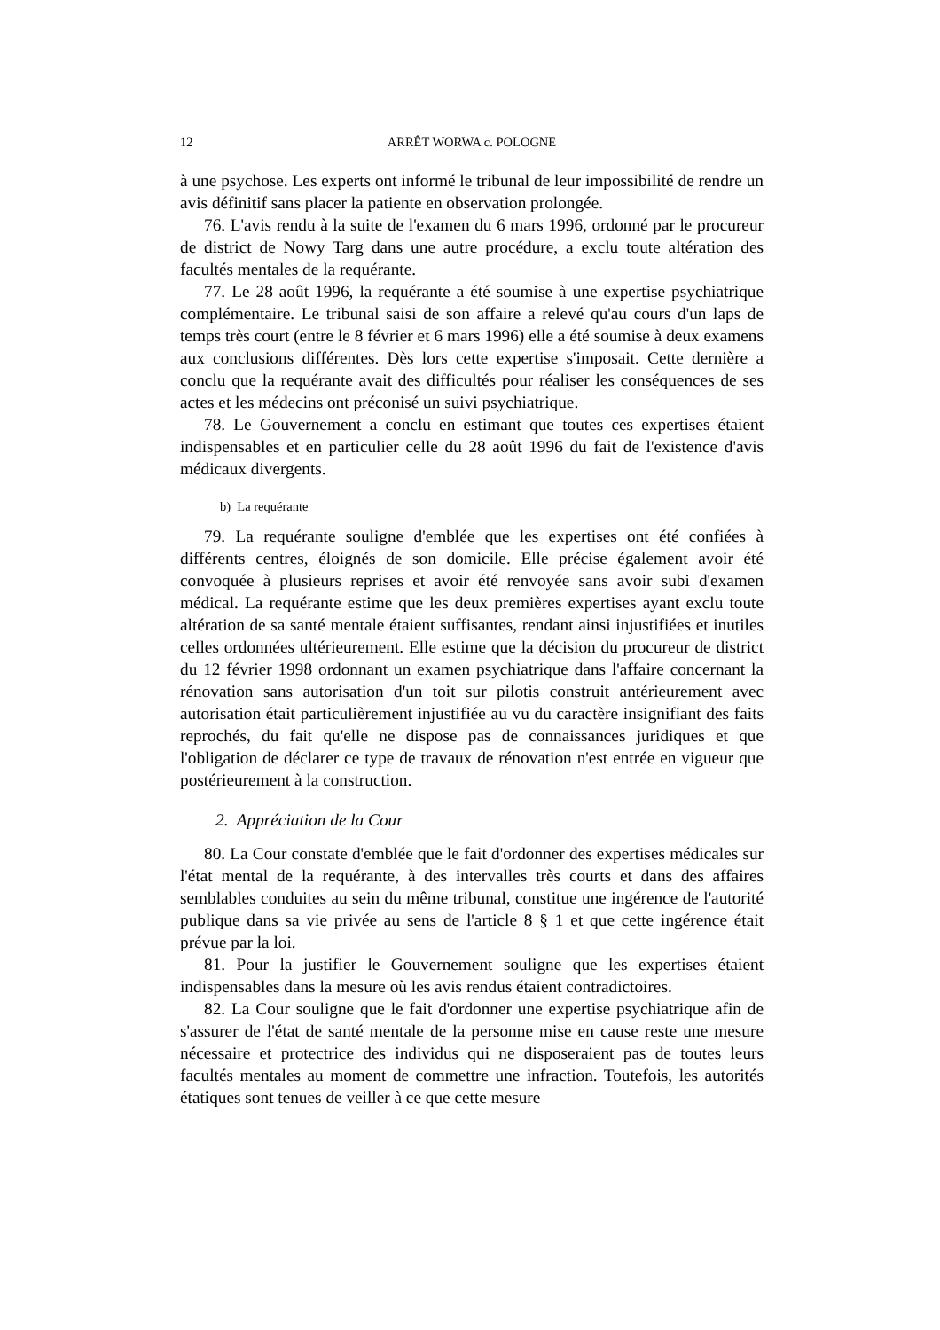12 ARRÊT WORWA c. POLOGNE
à une psychose. Les experts ont informé le tribunal de leur impossibilité de rendre un avis définitif sans placer la patiente en observation prolongée.
76. L'avis rendu à la suite de l'examen du 6 mars 1996, ordonné par le procureur de district de Nowy Targ dans une autre procédure, a exclu toute altération des facultés mentales de la requérante.
77. Le 28 août 1996, la requérante a été soumise à une expertise psychiatrique complémentaire. Le tribunal saisi de son affaire a relevé qu'au cours d'un laps de temps très court (entre le 8 février et 6 mars 1996) elle a été soumise à deux examens aux conclusions différentes. Dès lors cette expertise s'imposait. Cette dernière a conclu que la requérante avait des difficultés pour réaliser les conséquences de ses actes et les médecins ont préconisé un suivi psychiatrique.
78. Le Gouvernement a conclu en estimant que toutes ces expertises étaient indispensables et en particulier celle du 28 août 1996 du fait de l'existence d'avis médicaux divergents.
b) La requérante
79. La requérante souligne d'emblée que les expertises ont été confiées à différents centres, éloignés de son domicile. Elle précise également avoir été convoquée à plusieurs reprises et avoir été renvoyée sans avoir subi d'examen médical. La requérante estime que les deux premières expertises ayant exclu toute altération de sa santé mentale étaient suffisantes, rendant ainsi injustifiées et inutiles celles ordonnées ultérieurement. Elle estime que la décision du procureur de district du 12 février 1998 ordonnant un examen psychiatrique dans l'affaire concernant la rénovation sans autorisation d'un toit sur pilotis construit antérieurement avec autorisation était particulièrement injustifiée au vu du caractère insignifiant des faits reprochés, du fait qu'elle ne dispose pas de connaissances juridiques et que l'obligation de déclarer ce type de travaux de rénovation n'est entrée en vigueur que postérieurement à la construction.
2. Appréciation de la Cour
80. La Cour constate d'emblée que le fait d'ordonner des expertises médicales sur l'état mental de la requérante, à des intervalles très courts et dans des affaires semblables conduites au sein du même tribunal, constitue une ingérence de l'autorité publique dans sa vie privée au sens de l'article 8 § 1 et que cette ingérence était prévue par la loi.
81. Pour la justifier le Gouvernement souligne que les expertises étaient indispensables dans la mesure où les avis rendus étaient contradictoires.
82. La Cour souligne que le fait d'ordonner une expertise psychiatrique afin de s'assurer de l'état de santé mentale de la personne mise en cause reste une mesure nécessaire et protectrice des individus qui ne disposeraient pas de toutes leurs facultés mentales au moment de commettre une infraction. Toutefois, les autorités étatiques sont tenues de veiller à ce que cette mesure